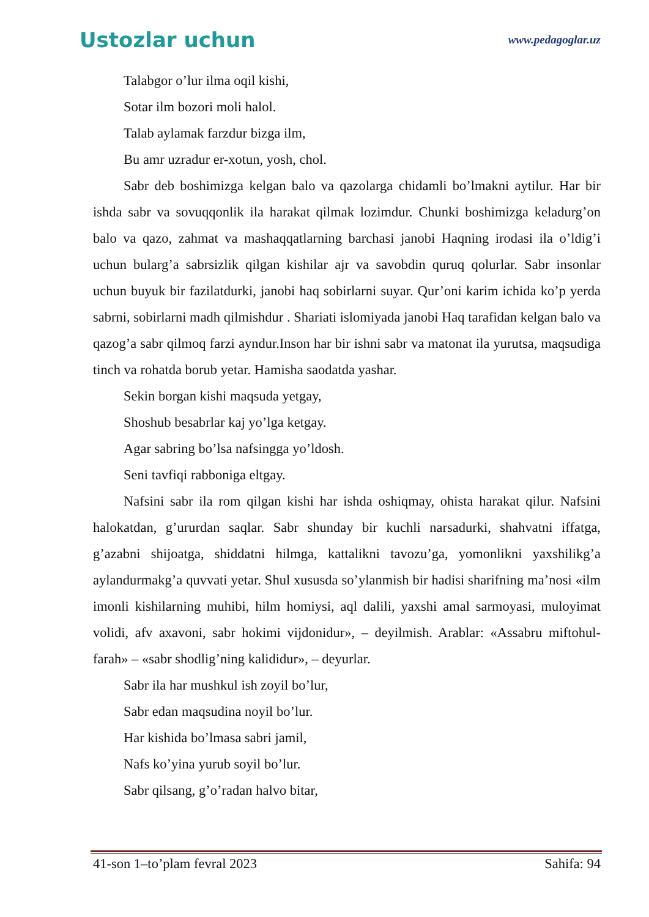Ustozlar uchun www.pedagoglar.uz
Talabgor o’lur ilma oqil kishi,
Sotar ilm bozori moli halol.
Talab aylamak farzdur bizga ilm,
Bu amr uzradur er-xotun, yosh, chol.
Sabr deb boshimizga kelgan balo va qazolarga chidamli bo’lmakni aytilur. Har bir ishda sabr va sovuqqonlik ila harakat qilmak lozimdur. Chunki boshimizga keladurg’on balo va qazo, zahmat va mashaqqatlarning barchasi janobi Haqning irodasi ila o’ldig’i uchun bularg’a sabrsizlik qilgan kishilar ajr va savobdin quruq qolurlar. Sabr insonlar uchun buyuk bir fazilatdurki, janobi haq sobirlarni suyar. Qur’oni karim ichida ko’p yerda sabrni, sobirlarni madh qilmishdur . Shariati islomiyada janobi Haq tarafidan kelgan balo va qazog’a sabr qilmoq farzi ayndur.Inson har bir ishni sabr va matonat ila yurutsa, maqsudiga tinch va rohatda borub yetar. Hamisha saodatda yashar.
Sekin borgan kishi maqsuda yetgay,
Shoshub besabrlar kaj yo’lga ketgay.
Agar sabring bo’lsa nafsingga yo’ldosh.
Seni tavfiqi rabboniga eltgay.
Nafsini sabr ila rom qilgan kishi har ishda oshiqmay, ohista harakat qilur. Nafsini halokatdan, g’ururdan saqlar. Sabr shunday bir kuchli narsadurki, shahvatni iffatga, g’azabni shijoatga, shiddatni hilmga, kattalikni tavozu’ga, yomonlikni yaxshilikg’a aylandurmakg’a quvvati yetar. Shul xususda so’ylanmish bir hadisi sharifning ma’nosi «ilm imonli kishilarning muhibi, hilm homiysi, aql dalili, yaxshi amal sarmoyasi, muloyimat volidi, afv axavoni, sabr hokimi vijdonidur», – deyilmish. Arablar: «Assabru miftohul-farah» – «sabr shodlig’ning kalididur», – deyurlar.
Sabr ila har mushkul ish zoyil bo’lur,
Sabr edan maqsudina noyil bo’lur.
Har kishida bo’lmasa sabri jamil,
Nafs ko’yina yurub soyil bo’lur.
Sabr qilsang, g’o’radan halvo bitar,
41-son 1–to’plam fevral 2023 Sahifa: 94